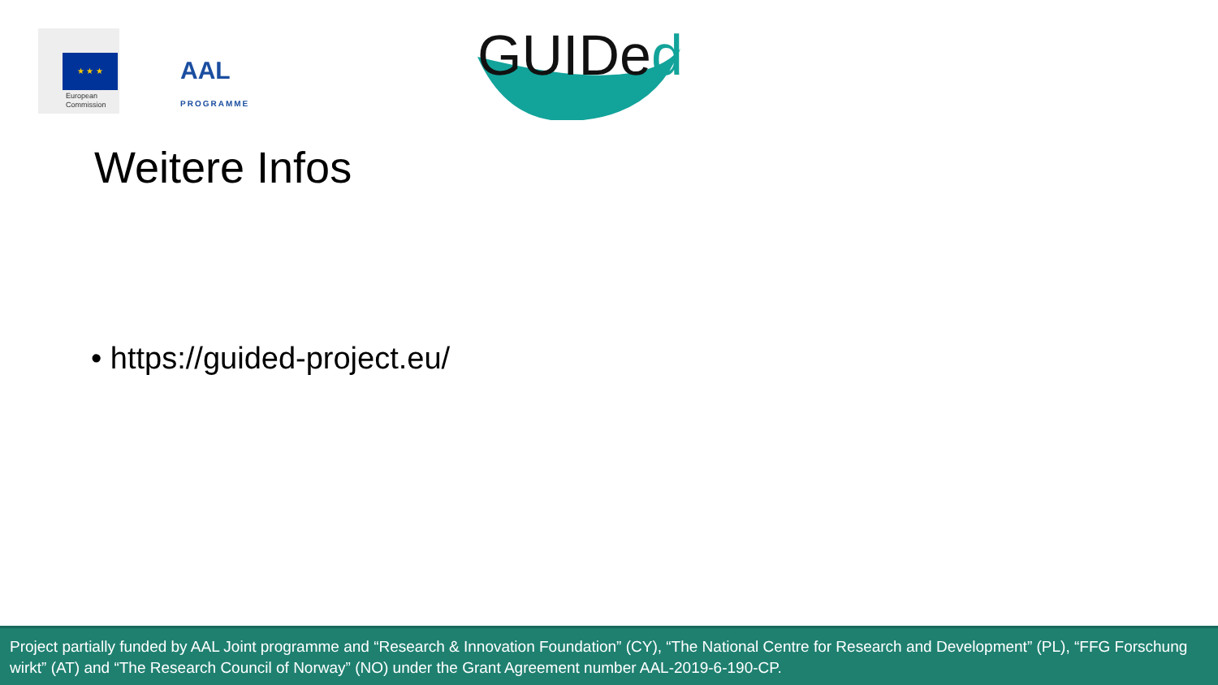★ ★ ★
European
Commission
AAL
PROGRAMME
GUIDed
Weitere Infos
• https://guided-project.eu/
Project partially funded by AAL Joint programme and “Research & Innovation Foundation” (CY), “The National Centre for Research and Development” (PL), “FFG Forschung wirkt” (AT) and “The Research Council of Norway” (NO) under the Grant Agreement number AAL-2019-6-190-CP.